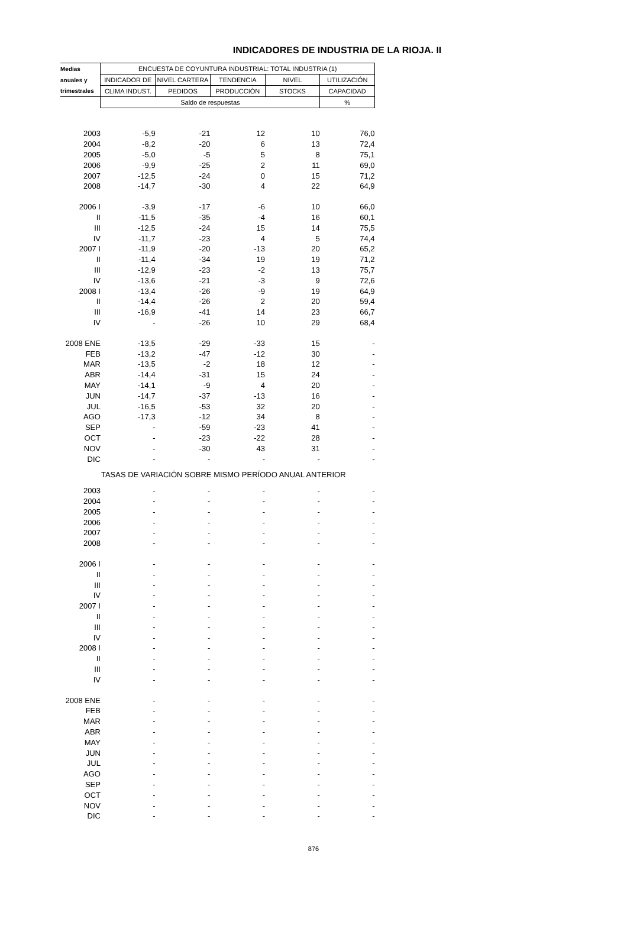INDICADORES DE INDUSTRIA DE LA RIOJA. II
| Medias | ENCUESTA DE COYUNTURA INDUSTRIAL: TOTAL INDUSTRIA (1) | | | | |
| --- | --- | --- | --- | --- | --- |
| anuales y | INDICADOR DE | NIVEL CARTERA | TENDENCIA | NIVEL | UTILIZACIÓN |
| trimestrales | CLIMA INDUST. | PEDIDOS | PRODUCCIÓN | STOCKS | CAPACIDAD |
| | Saldo de respuestas | | | | % |
| 2003 | -5,9 | -21 | 12 | 10 | 76,0 |
| 2004 | -8,2 | -20 | 6 | 13 | 72,4 |
| 2005 | -5,0 | -5 | 5 | 8 | 75,1 |
| 2006 | -9,9 | -25 | 2 | 11 | 69,0 |
| 2007 | -12,5 | -24 | 0 | 15 | 71,2 |
| 2008 | -14,7 | -30 | 4 | 22 | 64,9 |
| 2006 I | -3,9 | -17 | -6 | 10 | 66,0 |
| II | -11,5 | -35 | -4 | 16 | 60,1 |
| III | -12,5 | -24 | 15 | 14 | 75,5 |
| IV | -11,7 | -23 | 4 | 5 | 74,4 |
| 2007 I | -11,9 | -20 | -13 | 20 | 65,2 |
| II | -11,4 | -34 | 19 | 19 | 71,2 |
| III | -12,9 | -23 | -2 | 13 | 75,7 |
| IV | -13,6 | -21 | -3 | 9 | 72,6 |
| 2008 I | -13,4 | -26 | -9 | 19 | 64,9 |
| II | -14,4 | -26 | 2 | 20 | 59,4 |
| III | -16,9 | -41 | 14 | 23 | 66,7 |
| IV | - | -26 | 10 | 29 | 68,4 |
| 2008 ENE | -13,5 | -29 | -33 | 15 | - |
| FEB | -13,2 | -47 | -12 | 30 | - |
| MAR | -13,5 | -2 | 18 | 12 | - |
| ABR | -14,4 | -31 | 15 | 24 | - |
| MAY | -14,1 | -9 | 4 | 20 | - |
| JUN | -14,7 | -37 | -13 | 16 | - |
| JUL | -16,5 | -53 | 32 | 20 | - |
| AGO | -17,3 | -12 | 34 | 8 | - |
| SEP | - | -59 | -23 | 41 | - |
| OCT | - | -23 | -22 | 28 | - |
| NOV | - | -30 | 43 | 31 | - |
| DIC | - | - | - | - | - |
| TASAS DE VARIACIÓN SOBRE MISMO PERÍODO ANUAL ANTERIOR | | | | | |
| 2003 | - | - | - | - | - |
| 2004 | - | - | - | - | - |
| 2005 | - | - | - | - | - |
| 2006 | - | - | - | - | - |
| 2007 | - | - | - | - | - |
| 2008 | - | - | - | - | - |
| 2006 I | - | - | - | - | - |
| II | - | - | - | - | - |
| III | - | - | - | - | - |
| IV | - | - | - | - | - |
| 2007 I | - | - | - | - | - |
| II | - | - | - | - | - |
| III | - | - | - | - | - |
| IV | - | - | - | - | - |
| 2008 I | - | - | - | - | - |
| II | - | - | - | - | - |
| III | - | - | - | - | - |
| IV | - | - | - | - | - |
| 2008 ENE | - | - | - | - | - |
| FEB | - | - | - | - | - |
| MAR | - | - | - | - | - |
| ABR | - | - | - | - | - |
| MAY | - | - | - | - | - |
| JUN | - | - | - | - | - |
| JUL | - | - | - | - | - |
| AGO | - | - | - | - | - |
| SEP | - | - | - | - | - |
| OCT | - | - | - | - | - |
| NOV | - | - | - | - | - |
| DIC | - | - | - | - | - |
876